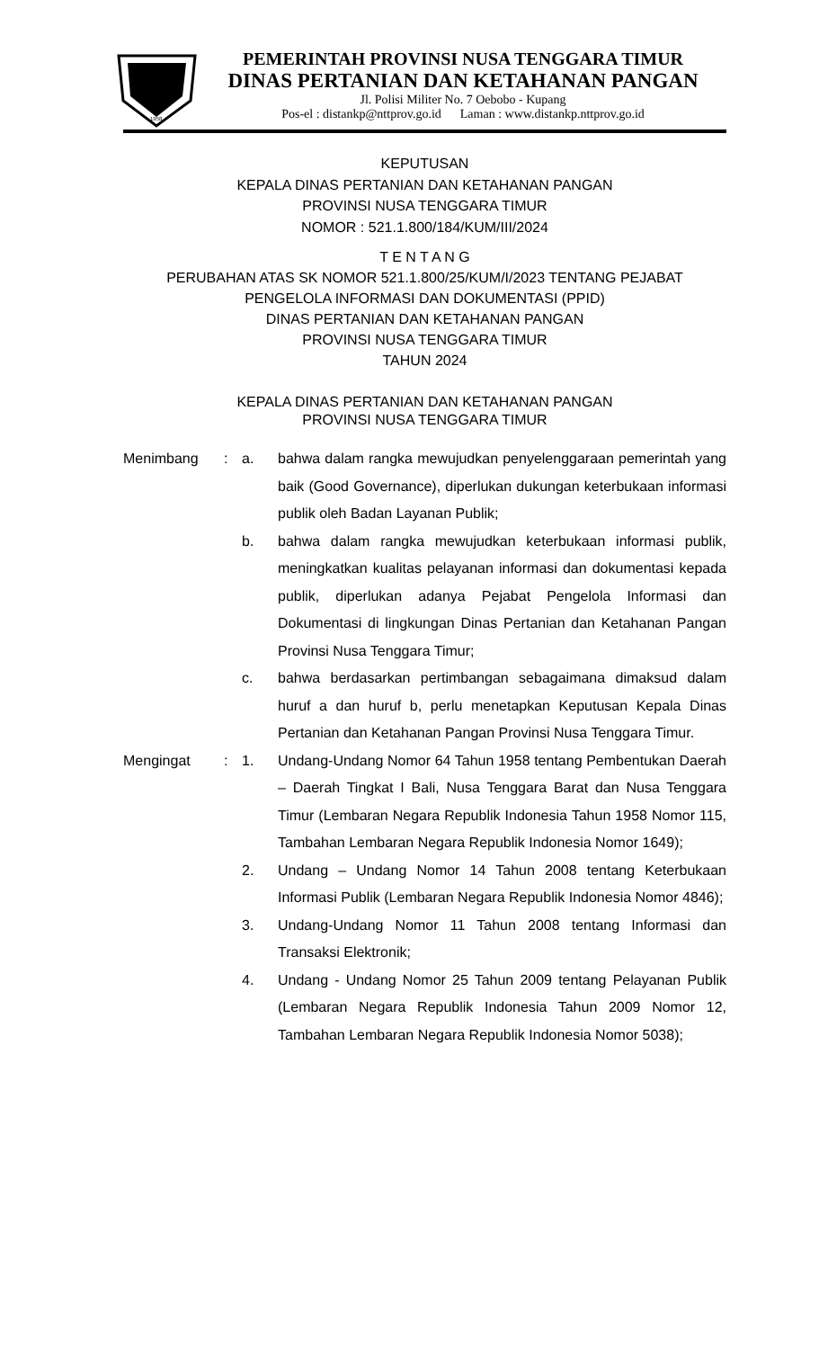1958
PEMERINTAH PROVINSI NUSA TENGGARA TIMUR
DINAS PERTANIAN DAN KETAHANAN PANGAN
Jl. Polisi Militer No. 7 Oebobo - Kupang
Pos-el : distankp@nttprov.go.id Laman : www.distankp.nttprov.go.id
KEPUTUSAN
KEPALA DINAS PERTANIAN DAN KETAHANAN PANGAN
PROVINSI NUSA TENGGARA TIMUR
NOMOR : 521.1.800/184/KUM/III/2024
T E N T A N G
PERUBAHAN ATAS SK NOMOR 521.1.800/25/KUM/I/2023 TENTANG PEJABAT PENGELOLA INFORMASI DAN DOKUMENTASI (PPID)
DINAS PERTANIAN DAN KETAHANAN PANGAN
PROVINSI NUSA TENGGARA TIMUR
TAHUN 2024
KEPALA DINAS PERTANIAN DAN KETAHANAN PANGAN
PROVINSI NUSA TENGGARA TIMUR
| Menimbang | : | a. | bahwa dalam rangka mewujudkan penyelenggaraan pemerintah yang baik (Good Governance), diperlukan dukungan keterbukaan informasi publik oleh Badan Layanan Publik; |
| | | b. | bahwa dalam rangka mewujudkan keterbukaan informasi publik, meningkatkan kualitas pelayanan informasi dan dokumentasi kepada publik, diperlukan adanya Pejabat Pengelola Informasi dan Dokumentasi di lingkungan Dinas Pertanian dan Ketahanan Pangan Provinsi Nusa Tenggara Timur; |
| | | c. | bahwa berdasarkan pertimbangan sebagaimana dimaksud dalam huruf a dan huruf b, perlu menetapkan Keputusan Kepala Dinas Pertanian dan Ketahanan Pangan Provinsi Nusa Tenggara Timur. |
| Mengingat | : | 1. | Undang-Undang Nomor 64 Tahun 1958 tentang Pembentukan Daerah – Daerah Tingkat I Bali, Nusa Tenggara Barat dan Nusa Tenggara Timur (Lembaran Negara Republik Indonesia Tahun 1958 Nomor 115, Tambahan Lembaran Negara Republik Indonesia Nomor 1649); |
| | | 2. | Undang – Undang Nomor 14 Tahun 2008 tentang Keterbukaan Informasi Publik (Lembaran Negara Republik Indonesia Nomor 4846); |
| | | 3. | Undang-Undang Nomor 11 Tahun 2008 tentang Informasi dan Transaksi Elektronik; |
| | | 4. | Undang - Undang Nomor 25 Tahun 2009 tentang Pelayanan Publik (Lembaran Negara Republik Indonesia Tahun 2009 Nomor 12, Tambahan Lembaran Negara Republik Indonesia Nomor 5038); |